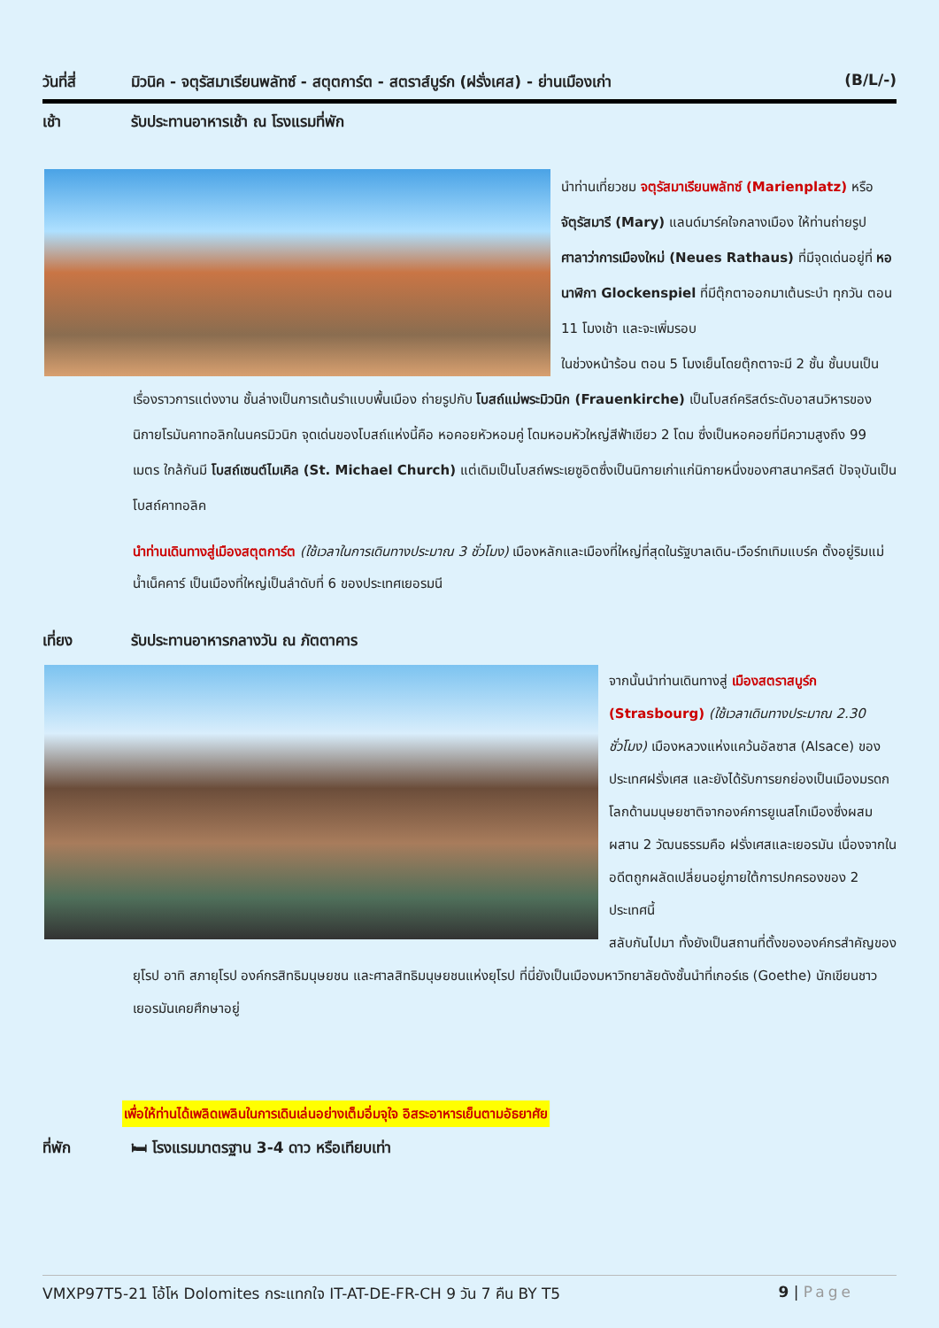วันที่สี่ มิวนิค - จตุรัสมาเรียนพลัทซ์ - สตุตการ์ต - สตราส์บูร์ก (ฝรั่งเศส) - ย่านเมืองเก่า
(B/L/-)
เช้า รับประทานอาหารเช้า ณ โรงแรมที่พัก
นำท่านเที่ยวชม จตุรัสมาเรียนพลัทซ์ (Marienplatz) หรือ จัตุรัสมารี (Mary) แลนด์มาร์คใจกลางเมือง ให้ท่านถ่ายรูป ศาลาว่าการเมืองใหม่ (Neues Rathaus) ที่มีจุดเด่นอยู่ที่ หอนาฬิกา Glockenspiel ที่มีตุ๊กตาออกมาเต้นระบำ ทุกวัน ตอน 11 โมงเช้า และจะเพิ่มรอบ
ในช่วงหน้าร้อน ตอน 5 โมงเย็นโดยตุ๊กตาจะมี 2 ชั้น ชั้นบนเป็นเรื่องราวการแต่งงาน ชั้นล่างเป็นการเต้นรำแบบพื้นเมือง ถ่ายรูปกับ โบสถ์แม่พระมิวนิก (Frauenkirche) เป็นโบสถ์คริสต์ระดับอาสนวิหารของนิกายโรมันคาทอลิกในนครมิวนิก จุดเด่นของโบสถ์แห่งนี้คือ หอคอยหัวหอมคู่ โดมหอมหัวใหญ่สีฟ้าเขียว 2 โดม ซึ่งเป็นหอคอยที่มีความสูงถึง 99 เมตร ใกล้กันมี โบสถ์เซนต์ไมเคิล (St. Michael Church) แต่เดิมเป็นโบสถ์พระเยซูอิตซึ่งเป็นนิกายเก่าแก่นิกายหนึ่งของศาสนาคริสต์ ปัจจุบันเป็นโบสถ์คาทอลิค
นำท่านเดินทางสู่เมืองสตุตการ์ต (ใช้เวลาในการเดินทางประมาณ 3 ชั่วโมง) เมืองหลักและเมืองที่ใหญ่ที่สุดในรัฐบาลเดิน-เวือร์ทเทิมแบร์ค ตั้งอยู่ริมแม่น้ำเน็คคาร์ เป็นเมืองที่ใหญ่เป็นลำดับที่ 6 ของประเทศเยอรมนี
เที่ยง รับประทานอาหารกลางวัน ณ ภัตตาคาร
จากนั้นนำท่านเดินทางสู่ เมืองสตราสบูร์ก (Strasbourg) (ใช้เวลาเดินทางประมาณ 2.30 ชั่วโมง) เมืองหลวงแห่งแคว้นอัลซาส (Alsace) ของประเทศฝรั่งเศส และยังได้รับการยกย่องเป็นเมืองมรดกโลกด้านมนุษยชาติจากองค์การยูเนสโกเมืองซึ่งผสมผสาน 2 วัฒนธรรมคือ ฝรั่งเศสและเยอรมัน เนื่องจากในอดีตถูกผลัดเปลี่ยนอยู่ภายใต้การปกครองของ 2 ประเทศนี้
สลับกันไปมา ทั้งยังเป็นสถานที่ตั้งขององค์กรสำคัญของยุโรป อาทิ สภายุโรป องค์กรสิทธิมนุษยชน และศาลสิทธิมนุษยชนแห่งยุโรป ที่นี่ยังเป็นเมืองมหาวิทยาลัยดังชั้นนำที่เกอร์เธ (Goethe) นักเขียนชาวเยอรมันเคยศึกษาอยู่
เพื่อให้ท่านได้เพลิดเพลินในการเดินเล่นอย่างเต็มอิ่มจุใจ อิสระอาหารเย็นตามอัธยาศัย
ที่พัก 🛏 โรงแรมมาตรฐาน 3-4 ดาว หรือเทียบเท่า
VMXP97T5-21 โอ้โห Dolomites กระแทกใจ IT-AT-DE-FR-CH 9 วัน 7 คืน BY T5 9 | Page